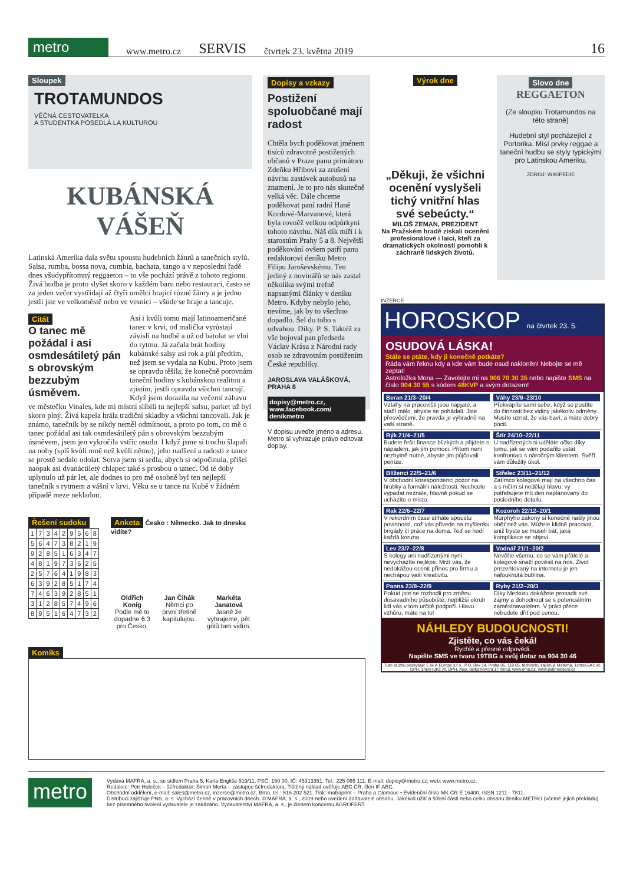metro
www.metro.cz SERVIS čtvrtek 23. května 2019 16
Sloupek
TROTAMUNDOS
VĚČNÁ CESTOVATELKA
A STUDENTKA POSEDLÁ LA KULTUROU
KUBÁNSKÁ
VÁŠEŇ
Latinská Amerika dala světu spoustu hudebních žánrů a tanečních stylů. Salsa, rumba, bossa nova, cumbia, bachata, tango a v neposlední řadě dnes všudypřítomný reggaeton – to vše pochází právě z tohoto regionu. Živá hudba je proto slyšet skoro v každém baru nebo restauraci, často se za jeden večer vystřídají až čtyři umělci hrající různé žánry a je jedno jestli jste ve velkoměstě nebo ve vesnici – všude se hraje a tancuje.
Citát
O tanec mě požádal i asi osmdesátiletý pán s obrovským bezzubým úsměvem.
Asi i kvůli tomu mají latinoameričané tanec v krvi, od malička vyrůstají závislí na hudbě a už od batolat se vlní do rytmu. Já začala brát hodiny kubánské salsy asi rok a půl předtím, než jsem se vydala na Kubu. Proto jsem se opravdu těšila, že konečně porovnám taneční hodiny s kubánskou realitou a zjistím, jestli opravdu všichni tancují. Když jsem dorazila na večerní zábavu ve městečku Vinales, kde mi místní slíbili tu nejlepší salsu, parket už byl skoro plný. Živá kapela hrála tradiční skladby a všichni tancovali. Jak je známo, tanečník by se nikdy neměl odmítnout, a proto po tom, co mě o tanec požádal asi tak osmdesátiletý pán s obrovským bezzubým úsměvem, jsem jen vykročila vstříc osudu. I když jsme si trochu šlapali na nohy (spíš kvůli mně než kvůli němu), jeho nadšení a radosti z tance se prostě nedalo odolat. Sotva jsem si sedla, abych si odpočinula, přišel naopak asi dvanáctiletý chlapec také s prosbou o tanec. Od té doby uplynulo už pár let, ale dodnes to pro mě osobně byl ten nejlepší tanečník s rytmem a vášní v krvi. Věku se u tance na Kubě v žádném případě meze nekladou.
Řešení sudoku
| 1 | 7 | 3 | 4 | 2 | 9 | 5 | 6 | 8 |
| 5 | 6 | 4 | 7 | 3 | 8 | 2 | 1 | 9 |
| 9 | 2 | 8 | 5 | 1 | 6 | 3 | 4 | 7 |
| 4 | 8 | 1 | 9 | 7 | 3 | 6 | 2 | 5 |
| 2 | 5 | 7 | 6 | 4 | 1 | 9 | 8 | 3 |
| 6 | 3 | 9 | 2 | 8 | 5 | 1 | 7 | 4 |
| 7 | 4 | 6 | 3 | 9 | 2 | 8 | 5 | 1 |
| 3 | 1 | 2 | 8 | 5 | 7 | 4 | 9 | 6 |
| 8 | 9 | 5 | 1 | 6 | 4 | 7 | 3 | 2 |
Anketa Česko : Německo. Jak to dneska vidíte?
Oldřich Konig
Podle mě to dopadne 6:3 pro Česko.
Jan Čihák
Němci po první třetině kapitulujou.
Markéta Janatová
Jasně že vyhrajeme, pět gólů tam vidím.
Komiks
Dopisy a vzkazy
Postižení spoluobčané mají radost
Chtěla bych poděkovat jménem tisíců zdravotně postižených občanů v Praze panu primátoru Zdeňku Hřibovi za zrušení návrhu zastávek autobusů na znamení. Je to pro nás skutečně velká věc. Dále chceme poděkovat paní radní Haně Kordové-Marvanové, která byla rovněž velkou odpůrkyní tohoto návrhu. Náš dík míří i k starostům Prahy 5 a 8. Největší poděkování ovšem patří panu redaktorovi deníku Metro Filipu Jaroševskému. Ten jediný z novinářů se nás zastal několika svými trefně napsanými články v deníku Metro. Kdyby nebylo jeho, nevíme, jak by to všechno dopadlo. Šel do toho s odvahou. Díky. P. S. Taktéž za vše bojoval pan předseda Václav Krása z Národní rady osob se zdravotním postižením České republiky.
JAROSLAVA VALÁŠKOVÁ, PRAHA 8
dopisy@metro.cz, www.facebook.com/ denikmetro
V dopisu uveďte jméno a adresu. Metro si vyhrazuje právo editovat dopisy.
Výrok dne
„Děkuji, že všichni ocenění vyslyšeli tichý vnitřní hlas své sebeúcty.“
MILOŠ ZEMAN, PREZIDENT
Na Pražském hradě získali ocenění profesionálové i laici, kteří za dramatických okolností pomohli k záchraně lidských životů.
Slovo dne
REGGAETON
(Ze sloupku Trotamundos na této straně)
Hudební styl pocházející z Portorika. Mísí prvky reggae a taneční hudbu se styly typickými pro Latinskou Ameriku.
ZDROJ: WIKIPEDIE
INZERCE
HOROSKOP na čtvrtek 23. 5.
OSUDOVÁ LÁSKA!
Stále se ptáte, kdy ji konečně potkáte?
Ráda vám řeknu kdy a kde vám bude osud nakloněn! Nebojte se mě zeptat!
Astroložka Mona — Zavolejte mi na 906 70 30 35 nebo napište SMS na číslo 904 30 55 s kódem 48KVP a svým dotazem!
Beran 21/3–20/4
Vztahy na pracovišti jsou napjaté, a stačí málo, abyste se pohádali. Jste přesvědčeni, že pravda je výhradně na vaší straně.
Váhy 23/9–23/10
Překvapíte sami sebe, když se pustíte do činnosti bez vidiny jakékoliv odměny. Musíte uznat, že vás baví, a máte dobrý pocit.
Býk 21/4–21/5
Budete řešit finance blízkých a přijdete s nápadem, jak jim pomoci. Přitom není nezbytně nutné, abyste jim půjčovali peníze.
Štír 24/10–22/11
U nadřízených si uděláte očko díky tomu, jak se vám podařilo ustát konfrontaci s náročným klientem. Svěří vám důležitý úkol.
Blíženci 22/5–21/6
V obchodní korespondenci pozor na hrubky a formální náležitosti. Nechcete vypadat neznale, hlavně pokud se ucházíte o místo.
Střelec 23/11–21/12
Zatímco kolegové mají na všechno čas a s ničím si nedělají hlavu, vy potřebujete mít den naplánovaný do posledního detailu.
Rak 22/6–22/7
V rekordním čase stíháte spoustu povinností, což vás přivede na myšlenku brigády či práce na doma. Teď se hodí každá koruna.
Kozoroh 22/12–20/1
Murphyho zákony si konečně našly jinou oběť než vás. Můžete klidně pracovat, aniž byste se museli bát, jaká komplikace se objeví.
Lev 23/7–22/8
S kolegy ani nadřízenými nyní nevycházíte nejlépe. Mrzí vás, že nedokážou ocenit přínos pro firmu a nechápou vaši kreativitu.
Vodnář 21/1–20/2
Nevěřte všemu, co se vám přátelé a kolegové snaží pověsit na nos. Život prezentovaný na internetu je jen nafouknutá bublina.
Panna 23/8–22/9
Pokud jste se rozhodli pro změnu dosavadního působiště, nejbližší okruh lidí vás v tom určitě podpoří. Hlavu vzhůru, máte na to!
Ryby 21/2–20/3
Díky Merkuru dokážete prosadit své zájmy a dohodnout se s potenciálním zaměstnavatelem. V práci přece nebudete dřít pod cenou.
NÁHLEDY BUDOUCNOSTI!
Zjistěte, co vás čeká!
Rychlé a přesné odpovědi.
Napište SMS ve tvaru 19TBG a svůj dotaz na 904 30 46
Tuto službu poskytuje: E.M.A.Europe s.r.o., P.O. Box 14, Praha 05, 110 05, technicky zajišťuje Materna, 1sms/55Kč vč. DPH, 1min/70Kč vč. DPH, max. délka hovoru 17 minut, www.ema.bz, www.platmobilem.cz
metro
Vydává MAFRA, a. s., se sídlem Praha 5, Karla Engliše 519/11, PSČ: 150 00, IČ: 45313351. Tel.: 225 065 111. E-mail: dopisy@metro.cz; web: www.metro.cz.
Redakce: Petr Holeček – šéfredaktor; Šimon Merta – zástupce šéfredaktora. Tištěný náklad ověřuje ABC ČR, člen IF ABC.
Obchodní oddělení, e-mail: sales@metro.cz, inzerce@metro.cz, Brno, tel.: 516 202 521. Tisk: mafraprint – Praha a Olomouc • Evidenční číslo MK ČR E 16400, ISSN 1211 - 7811.
Distribuci zajišťuje PNS, a. s. Vychází denně v pracovních dnech. © MAFRA, a. s., 2019 nebo uvedení dodavatelé obsahu. Jakékoli užití a šíření části nebo celku obsahu deníku METRO (včetně jejich překladu) bez písemného svolení vydavatele je zakázáno. Vydavatelství MAFRA, a. s., je členem koncernu AGROFERT.